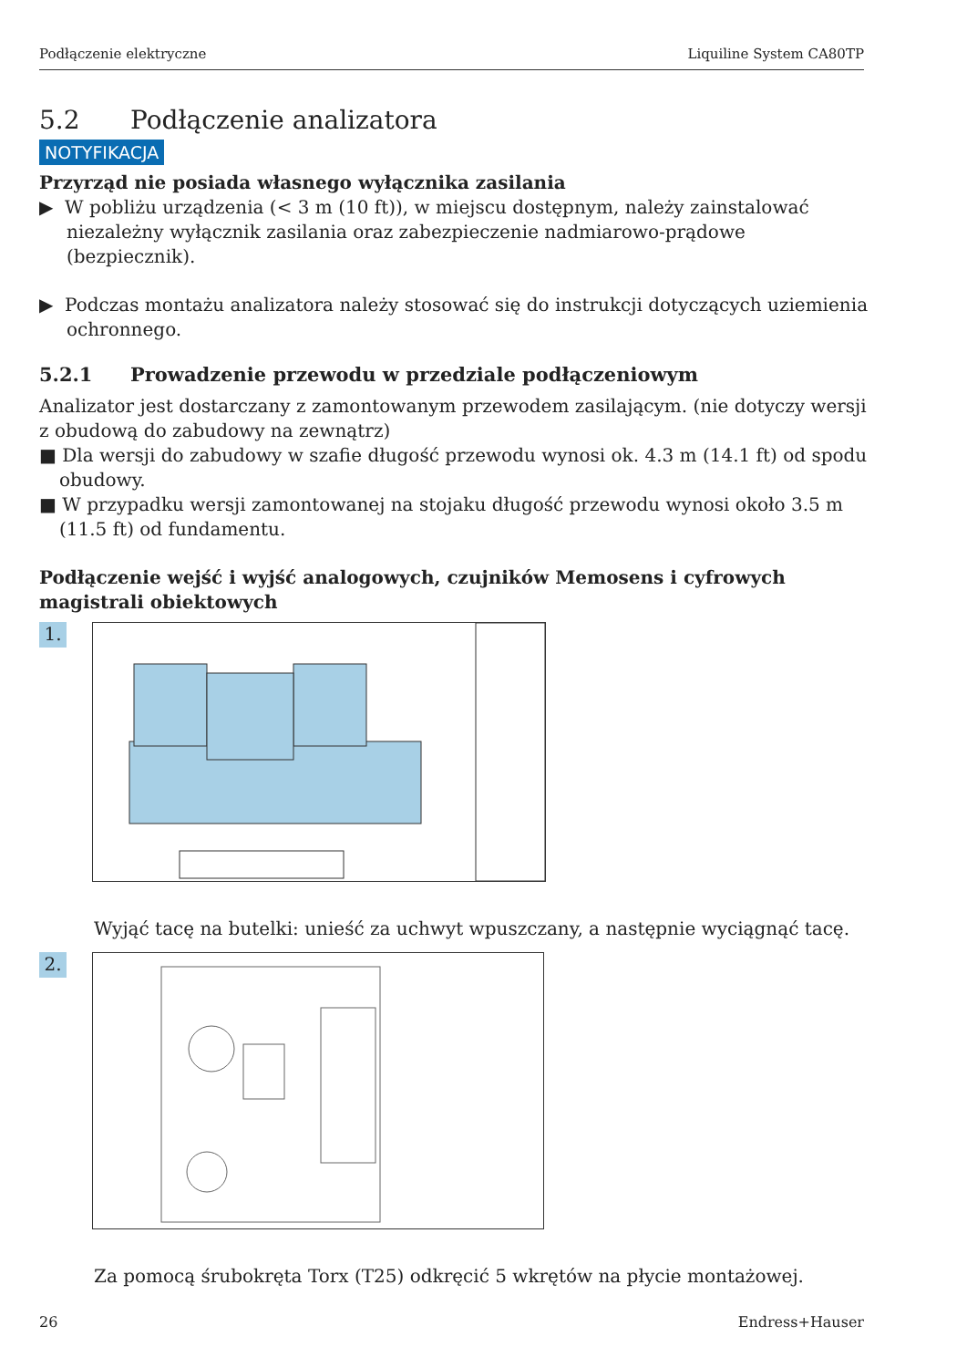Podłączenie elektryczne Liquiline System CA80TP
5.2 Podłączenie analizatora
NOTYFIKACJA
Przyrząd nie posiada własnego wyłącznika zasilania
▶ W pobliżu urządzenia (< 3 m (10 ft)), w miejscu dostępnym, należy zainstalować niezależny wyłącznik zasilania oraz zabezpieczenie nadmiarowo-prądowe (bezpiecznik).
▶ Podczas montażu analizatora należy stosować się do instrukcji dotyczących uziemienia ochronnego.
5.2.1 Prowadzenie przewodu w przedziale podłączeniowym
Analizator jest dostarczany z zamontowanym przewodem zasilającym. (nie dotyczy wersji z obudową do zabudowy na zewnątrz)
■ Dla wersji do zabudowy w szafie długość przewodu wynosi ok. 4.3 m (14.1 ft) od spodu obudowy.
■ W przypadku wersji zamontowanej na stojaku długość przewodu wynosi około 3.5 m (11.5 ft) od fundamentu.
Podłączenie wejść i wyjść analogowych, czujników Memosens i cyfrowych magistrali obiektowych
1.
Wyjąć tacę na butelki: unieść za uchwyt wpuszczany, a następnie wyciągnąć tacę.
2.
Za pomocą śrubokręta Torx (T25) odkręcić 5 wkrętów na płycie montażowej.
26 Endress+Hauser